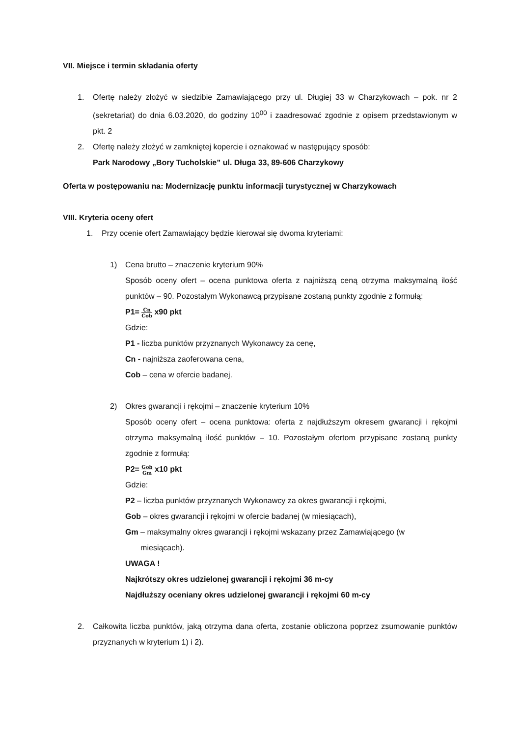VII. Miejsce i termin składania oferty
1. Ofertę należy złożyć w siedzibie Zamawiającego przy ul. Długiej 33 w Charzykowach – pok. nr 2 (sekretariat) do dnia 6.03.2020, do godziny 10<sup>00</sup> i zaadresować zgodnie z opisem przedstawionym w pkt. 2
2. Ofertę należy złożyć w zamkniętej kopercie i oznakować w następujący sposób:
Park Narodowy „Bory Tucholskie” ul. Długa 33, 89-606 Charzykowy
Oferta w postępowaniu na: Modernizację punktu informacji turystycznej w Charzykowach
VIII. Kryteria oceny ofert
1. Przy ocenie ofert Zamawiający będzie kierował się dwoma kryteriami:
1) Cena brutto – znaczenie kryterium 90%
Sposób oceny ofert – ocena punktowa oferta z najniższą ceną otrzyma maksymalną ilość punktów – 90. Pozostałym Wykonawcą przypisane zostaną punkty zgodnie z formułą:
P1= Cn Cob x90 pkt
Gdzie:
P1 - liczba punktów przyznanych Wykonawcy za cenę,
Cn - najniższa zaoferowana cena,
Cob – cena w ofercie badanej.
2) Okres gwarancji i rękojmi – znaczenie kryterium 10%
Sposób oceny ofert – ocena punktowa: oferta z najdłuższym okresem gwarancji i rękojmi otrzyma maksymalną ilość punktów – 10. Pozostałym ofertom przypisane zostaną punkty zgodnie z formułą:
P2= Gob Gm x10 pkt
Gdzie:
P2 – liczba punktów przyznanych Wykonawcy za okres gwarancji i rękojmi,
Gob – okres gwarancji i rękojmi w ofercie badanej (w miesiącach),
Gm – maksymalny okres gwarancji i rękojmi wskazany przez Zamawiającego (w
miesiącach).
UWAGA !
Najkrótszy okres udzielonej gwarancji i rękojmi 36 m-cy
Najdłuższy oceniany okres udzielonej gwarancji i rękojmi 60 m-cy
2. Całkowita liczba punktów, jaką otrzyma dana oferta, zostanie obliczona poprzez zsumowanie punktów przyznanych w kryterium 1) i 2).